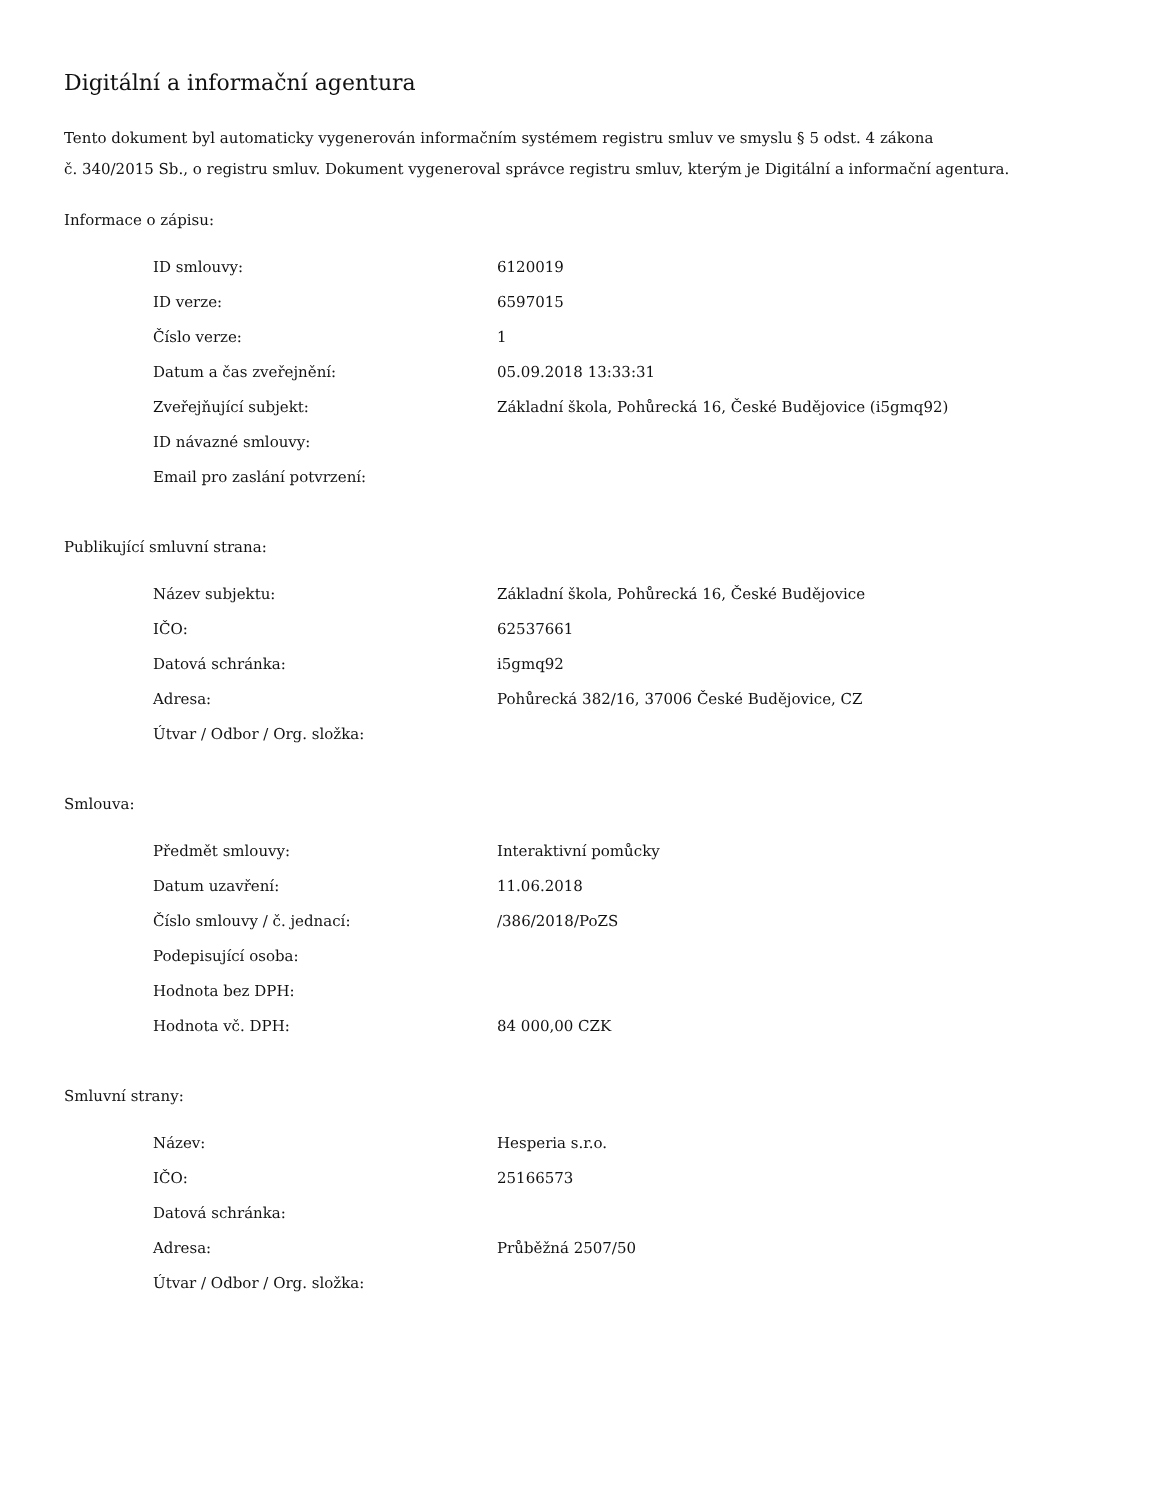Digitální a informační agentura
Tento dokument byl automaticky vygenerován informačním systémem registru smluv ve smyslu § 5 odst. 4 zákona
č. 340/2015 Sb., o registru smluv. Dokument vygeneroval správce registru smluv, kterým je Digitální a informační agentura.
Informace o zápisu:
| ID smlouvy: | 6120019 |
| ID verze: | 6597015 |
| Číslo verze: | 1 |
| Datum a čas zveřejnění: | 05.09.2018 13:33:31 |
| Zveřejňující subjekt: | Základní škola, Pohůrecká 16, České Budějovice (i5gmq92) |
| ID návazné smlouvy: | |
| Email pro zaslání potvrzení: | |
Publikující smluvní strana:
| Název subjektu: | Základní škola, Pohůrecká 16, České Budějovice |
| IČO: | 62537661 |
| Datová schránka: | i5gmq92 |
| Adresa: | Pohůrecká 382/16, 37006 České Budějovice, CZ |
| Útvar / Odbor / Org. složka: | |
Smlouva:
| Předmět smlouvy: | Interaktivní pomůcky |
| Datum uzavření: | 11.06.2018 |
| Číslo smlouvy / č. jednací: | /386/2018/PoZS |
| Podepisující osoba: | |
| Hodnota bez DPH: | |
| Hodnota vč. DPH: | 84 000,00 CZK |
Smluvní strany:
| Název: | Hesperia s.r.o. |
| IČO: | 25166573 |
| Datová schránka: | |
| Adresa: | Průběžná 2507/50 |
| Útvar / Odbor / Org. složka: | |